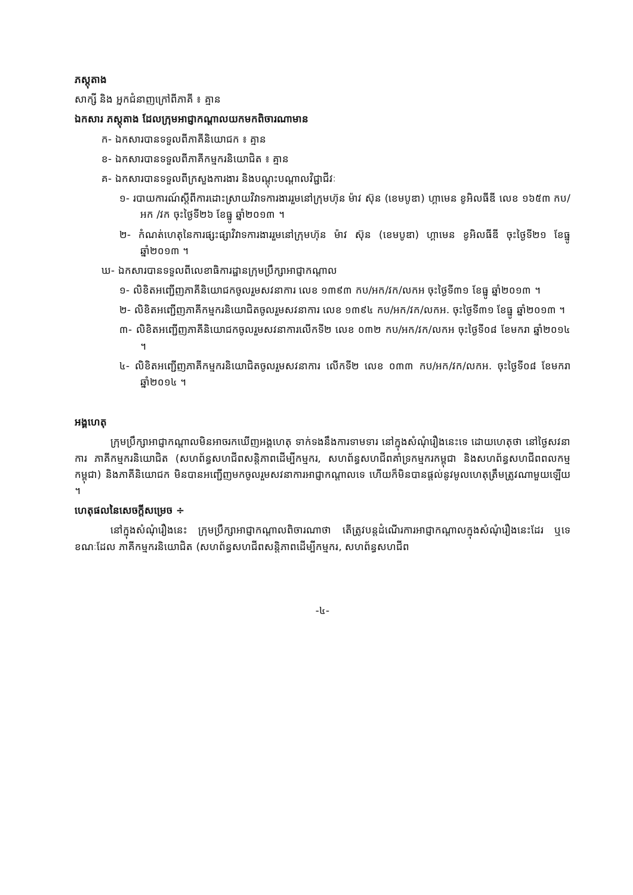ភស្តុតាង
សាក្សី និង អ្នកជំនាញក្រៅពីភាគី ៖ គ្មាន
ឯកសារ ភស្តុតាង ដែលក្រុមអាជ្ញាកណ្តាលយកមកពិចារណាមាន
ក- ឯកសារបានទទួលពីភាគីនិយោជក ៖ គ្មាន
ខ- ឯកសារបានទទួលពីភាគីកម្មករនិយោជិត ៖ គ្មាន
គ- ឯកសារបានទទួលពីក្រសួងការងារ និងបណ្តុះបណ្តាលវិជ្ជាជីវៈ
១- របាយការណ៍ស្តីពីការដោះស្រាយវិវាទការងាររួមនៅក្រុមហ៊ុន ម៉ាវ ស៊ុន (ខេមបូឌា) ហ្គាមេន ខូអិលធីឌី លេខ ១៦៥៣ កប/អក /វក ចុះថ្ងៃទី២៦ ខែធ្នូ ឆ្នាំ២០១៣ ។
២- កំណត់ហេតុនៃការផ្សះផ្សាវិវាទការងាររួមនៅក្រុមហ៊ុន ម៉ាវ ស៊ុន (ខេមបូឌា) ហ្គាមេន ខូអិលធីឌី ចុះថ្ងៃទី២១ ខែធ្នូ ឆ្នាំ២០១៣ ។
ឃ- ឯកសារបានទទួលពីលេខាធិការដ្ឋានក្រុមប្រឹក្សាអាជ្ញាកណ្តាល
១- លិខិតអញ្ជើញភាគីនិយោជកចូលរួមសវនាការ លេខ ១៣៩៣ កប/អក/វក/លកអ ចុះថ្ងៃទី៣១ ខែធ្នូ ឆ្នាំ២០១៣ ។
២- លិខិតអញ្ជើញភាគីកម្មករនិយោជិតចូលរួមសវនាការ លេខ ១៣៩៤ កប/អក/វក/លកអ. ចុះថ្ងៃទី៣១ ខែធ្នូ ឆ្នាំ២០១៣ ។
៣- លិខិតអញ្ជើញភាគីនិយោជកចូលរួមសវនាការលើកទី២ លេខ ០៣២ កប/អក/វក/លកអ ចុះថ្ងៃទី០៨ ខែមករា ឆ្នាំ២០១៤ ។
៤- លិខិតអញ្ជើញភាគីកម្មករនិយោជិតចូលរួមសវនាការ លើកទី២ លេខ ០៣៣ កប/អក/វក/លកអ. ចុះថ្ងៃទី០៨ ខែមករា ឆ្នាំ២០១៤ ។
អង្គហេតុ
ក្រុមប្រឹក្សាអាជ្ញាកណ្តាលមិនអាចរកឃើញអង្គហេតុ ទាក់ទងនឹងការទាមទារ នៅក្នុងសំណុំរឿងនេះទេ ដោយហេតុថា នៅថ្ងៃសវនាការ ភាគីកម្មករនិយោជិត (សហព័ន្ធសហជីពសន្តិភាពដើម្បីកម្មករ, សហព័ន្ធសហជីពគាំទ្រកម្មករកម្ពុជា និងសហព័ន្ធសហជីពពលកម្មកម្ពុជា) និងភាគីនិយោជក មិនបានអញ្ជើញមកចូលរួមសវនាការអាជ្ញាកណ្តាលទេ ហើយក៏មិនបានផ្តល់នូវមូលហេតុត្រឹមត្រូវណាមួយឡើយ ។
ហេតុផលនៃសេចក្តីសម្រេច ÷
នៅក្នុងសំណុំរឿងនេះ ក្រុមប្រឹក្សាអាជ្ញាកណ្តាលពិចារណាថា តើត្រូវបន្តដំណើរការអាជ្ញាកណ្តាលក្នុងសំណុំរឿងនេះដែរ ឬទេ ខណៈដែល ភាគីកម្មករនិយោជិត (សហព័ន្ធសហជីពសន្តិភាពដើម្បីកម្មករ, សហព័ន្ធសហជីព
-៤-